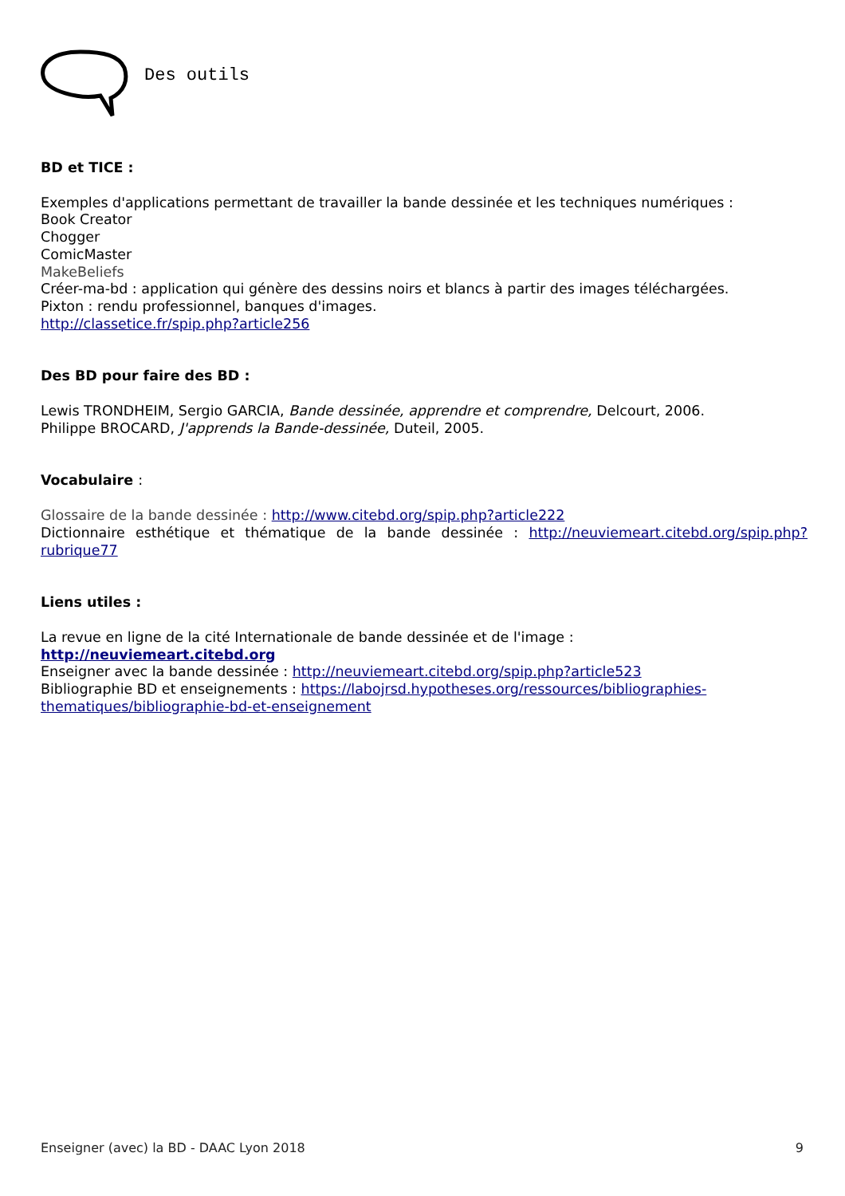Des outils
BD et TICE :
Exemples d'applications permettant de travailler la bande dessinée et les techniques numériques :
Book Creator
Chogger
ComicMaster
MakeBeliefs
Créer-ma-bd : application qui génère des dessins noirs et blancs à partir des images téléchargées.
Pixton : rendu professionnel, banques d'images.
http://classetice.fr/spip.php?article256
Des BD pour faire des BD :
Lewis TRONDHEIM, Sergio GARCIA, Bande dessinée, apprendre et comprendre, Delcourt, 2006.
Philippe BROCARD, J'apprends la Bande-dessinée, Duteil, 2005.
Vocabulaire :
Glossaire de la bande dessinée : http://www.citebd.org/spip.php?article222
Dictionnaire esthétique et thématique de la bande dessinée : http://neuviemeart.citebd.org/spip.php?rubrique77
Liens utiles :
La revue en ligne de la cité Internationale de bande dessinée et de l'image :
http://neuviemeart.citebd.org
Enseigner avec la bande dessinée : http://neuviemeart.citebd.org/spip.php?article523
Bibliographie BD et enseignements : https://labojrsd.hypotheses.org/ressources/bibliographies-thematiques/bibliographie-bd-et-enseignement
Enseigner (avec) la BD - DAAC Lyon 2018 9